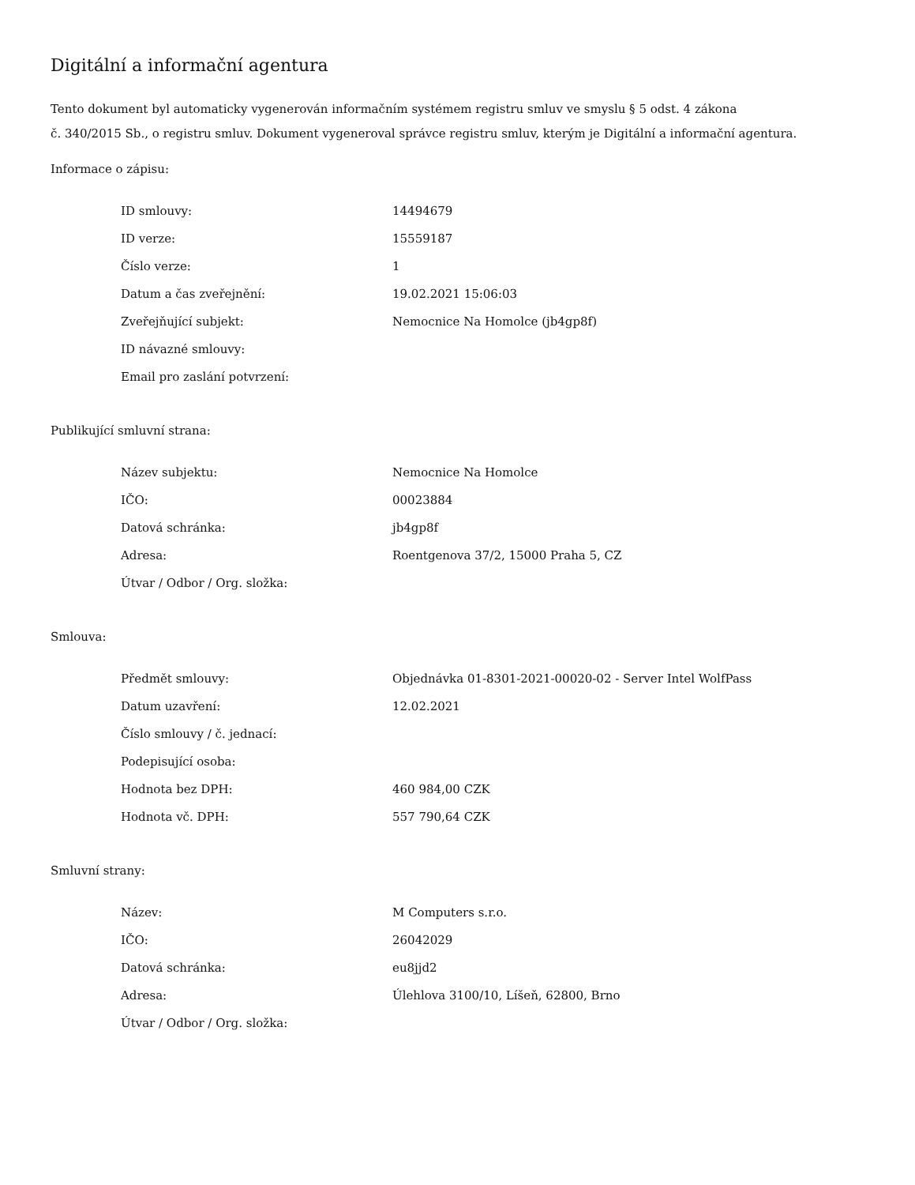Digitální a informační agentura
Tento dokument byl automaticky vygenerován informačním systémem registru smluv ve smyslu § 5 odst. 4 zákona
č. 340/2015 Sb., o registru smluv. Dokument vygeneroval správce registru smluv, kterým je Digitální a informační agentura.
Informace o zápisu:
| ID smlouvy: | 14494679 |
| ID verze: | 15559187 |
| Číslo verze: | 1 |
| Datum a čas zveřejnění: | 19.02.2021 15:06:03 |
| Zveřejňující subjekt: | Nemocnice Na Homolce (jb4gp8f) |
| ID návazné smlouvy: | |
| Email pro zaslání potvrzení: | |
Publikující smluvní strana:
| Název subjektu: | Nemocnice Na Homolce |
| IČO: | 00023884 |
| Datová schránka: | jb4gp8f |
| Adresa: | Roentgenova 37/2, 15000 Praha 5, CZ |
| Útvar / Odbor / Org. složka: | |
Smlouva:
| Předmět smlouvy: | Objednávka 01-8301-2021-00020-02 - Server Intel WolfPass |
| Datum uzavření: | 12.02.2021 |
| Číslo smlouvy / č. jednací: | |
| Podepisující osoba: | |
| Hodnota bez DPH: | 460 984,00 CZK |
| Hodnota vč. DPH: | 557 790,64 CZK |
Smluvní strany:
| Název: | M Computers s.r.o. |
| IČO: | 26042029 |
| Datová schránka: | eu8jjd2 |
| Adresa: | Úlehlova 3100/10, Líšeň, 62800, Brno |
| Útvar / Odbor / Org. složka: | |